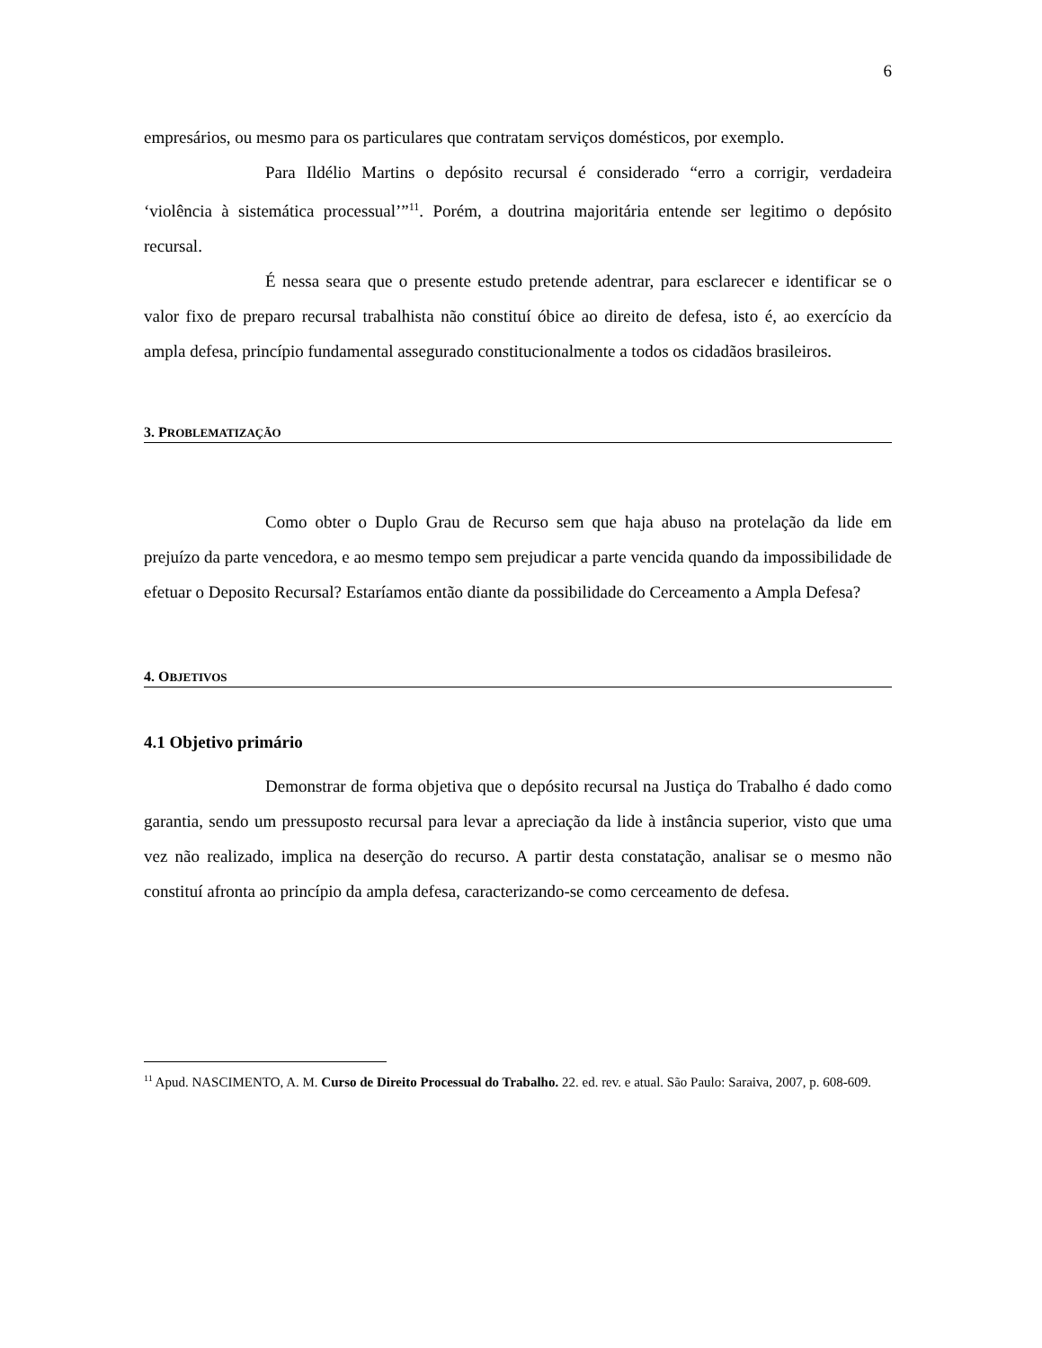6
empresários, ou mesmo para os particulares que contratam serviços domésticos, por exemplo.
Para Ildélio Martins o depósito recursal é considerado “erro a corrigir, verdadeira ‘violência à sistemática processual’”<sup>11</sup>. Porém, a doutrina majoritária entende ser legitimo o depósito recursal.
É nessa seara que o presente estudo pretende adentrar, para esclarecer e identificar se o valor fixo de preparo recursal trabalhista não constituí óbice ao direito de defesa, isto é, ao exercício da ampla defesa, princípio fundamental assegurado constitucionalmente a todos os cidadãos brasileiros.
3. PROBLEMATIZAÇÃO
Como obter o Duplo Grau de Recurso sem que haja abuso na protelação da lide em prejuízo da parte vencedora, e ao mesmo tempo sem prejudicar a parte vencida quando da impossibilidade de efetuar o Deposito Recursal? Estaríamos então diante da possibilidade do Cerceamento a Ampla Defesa?
4. OBJETIVOS
4.1 Objetivo primário
Demonstrar de forma objetiva que o depósito recursal na Justiça do Trabalho é dado como garantia, sendo um pressuposto recursal para levar a apreciação da lide à instância superior, visto que uma vez não realizado, implica na deserção do recurso. A partir desta constatação, analisar se o mesmo não constituí afronta ao princípio da ampla defesa, caracterizando-se como cerceamento de defesa.
<sup>11</sup> Apud. NASCIMENTO, A. M. Curso de Direito Processual do Trabalho. 22. ed. rev. e atual. São Paulo: Saraiva, 2007, p. 608-609.